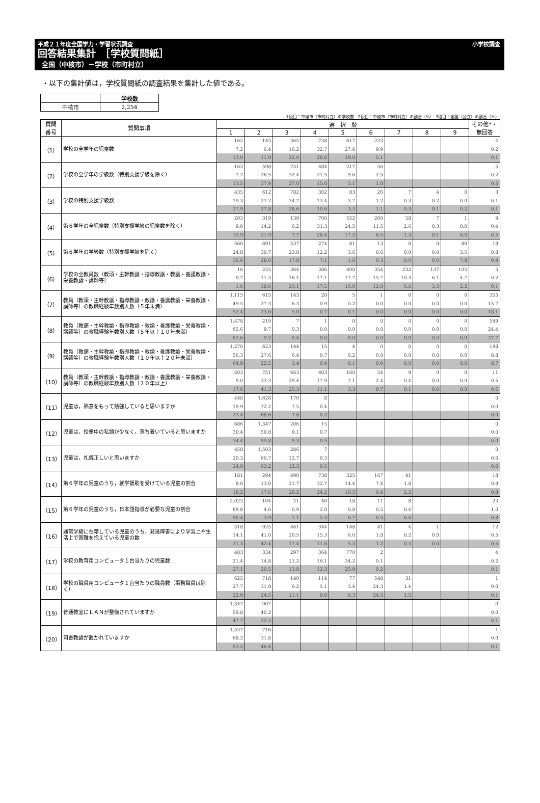平成２１年度全国学力・学習状況調査 小学校調査
回答結果集計　［学校質問紙］
全国（中核市）－学校（市町村立）
・以下の集計値は，学校質問紙の調査結果を集計した値である。
| | 学校数 |
| 中核市 | 2,254 |
1段目：中核市（市町村立）の学校数　2段目：中核市（市町村立）の割合（%）　3段目：全国（公立）の割合（%）
| 質問 番号 | 質問事項 | 選 択 肢 | | | | | | | | | その他*・ 無回答 |
| --- | --- | --- | --- | --- | --- | --- | --- | --- | --- | --- | --- |
| | | 1 | 2 | 3 | 4 | 5 | 6 | 7 | 8 | 9 | |
| （1） | 学校の全学年の児童数 | 162 | 145 | 365 | 738 | 617 | 223 | | | | 4 |
| | | 7.2 | 6.4 | 16.2 | 32.7 | 27.4 | 9.9 | | | | 0.2 |
| | | 13.0 | 11.9 | 22.0 | 28.8 | 19.0 | 5.1 | | | | 0.1 |
| （2） | 学校の全学年の学級数（特別支援学級を除く） | 163 | 598 | 731 | 484 | 217 | 56 | | | | 5 |
| | | 7.2 | 26.5 | 32.4 | 21.5 | 9.6 | 2.5 | | | | 0.2 |
| | | 13.5 | 37.9 | 27.0 | 15.0 | 5.1 | 1.0 | | | | 0.5 |
| （3） | 学校の特別支援学級数 | 435 | 612 | 782 | 302 | 83 | 26 | 7 | 4 | 0 | 3 |
| | | 19.3 | 27.2 | 34.7 | 13.4 | 3.7 | 1.2 | 0.3 | 0.2 | 0.0 | 0.1 |
| | | 27.9 | 27.8 | 28.6 | 10.6 | 3.3 | 1.1 | 0.3 | 0.1 | 0.2 | 0.1 |
| （4） | 第６学年の全児童数（特別支援学級の児童数を除く） | 203 | 319 | 139 | 706 | 552 | 260 | 58 | 7 | 1 | 9 |
| | | 9.0 | 14.2 | 6.2 | 31.3 | 24.5 | 11.5 | 2.6 | 0.3 | 0.0 | 0.4 |
| | | 15.9 | 21.9 | 7.7 | 28.4 | 17.5 | 6.5 | 1.3 | 0.1 | 0.0 | 0.5 |
| （5） | 第６学年の学級数（特別支援学級を除く） | 560 | 691 | 537 | 274 | 81 | 13 | 0 | 0 | 80 | 18 |
| | | 24.8 | 30.7 | 23.8 | 12.2 | 3.6 | 0.6 | 0.0 | 0.0 | 3.5 | 0.8 |
| | | 36.6 | 28.0 | 17.8 | 7.1 | 1.6 | 0.3 | 0.0 | 0.0 | 7.8 | 0.9 |
| （6） | 学校の全教員数（教頭・主幹教諭・指導教諭・教諭・養護教諭・栄養教諭・講師等） | 16 | 255 | 364 | 386 | 400 | 354 | 232 | 137 | 105 | 5 |
| | | 0.7 | 11.3 | 16.1 | 17.1 | 17.7 | 15.7 | 10.3 | 6.1 | 4.7 | 0.2 |
| | | 1.6 | 18.6 | 23.1 | 17.5 | 15.0 | 12.0 | 6.6 | 3.3 | 2.2 | 0.1 |
| （7） | 教員（教頭・主幹教諭・指導教諭・教諭・養護教諭・栄養教諭・講師等）の教職経験年数別人数（５年未満） | 1,115 | 615 | 143 | 20 | 5 | 1 | 0 | 0 | 0 | 355 |
| | | 49.5 | 27.3 | 6.3 | 0.9 | 0.2 | 0.0 | 0.0 | 0.0 | 0.0 | 15.7 |
| | | 52.4 | 23.6 | 5.0 | 0.7 | 0.1 | 0.0 | 0.0 | 0.0 | 0.0 | 18.1 |
| （8） | 教員（教頭・主幹教諭・指導教諭・教諭・養護教諭・栄養教諭・講師等）の教職経験年数別人数（５年以上１０年未満） | 1,478 | 219 | 7 | 1 | 0 | 0 | 0 | 0 | 0 | 549 |
| | | 65.6 | 9.7 | 0.3 | 0.0 | 0.0 | 0.0 | 0.0 | 0.0 | 0.0 | 24.4 |
| | | 62.6 | 9.2 | 0.4 | 0.0 | 0.0 | 0.0 | 0.0 | 0.0 | 0.0 | 27.7 |
| （9） | 教員（教頭・主幹教諭・指導教諭・教諭・養護教諭・栄養教諭・講師等）の教職経験年数別人数（１０年以上２０年未満） | 1,270 | 623 | 144 | 15 | 4 | 0 | 0 | 0 | 0 | 198 |
| | | 56.3 | 27.6 | 6.4 | 0.7 | 0.2 | 0.0 | 0.0 | 0.0 | 0.0 | 8.8 |
| | | 64.9 | 22.5 | 3.4 | 0.4 | 0.1 | 0.0 | 0.0 | 0.0 | 0.0 | 8.7 |
| （10） | 教員（教頭・主幹教諭・指導教諭・教諭・養護教諭・栄養教諭・講師等）の教職経験年数別人数（２０年以上） | 203 | 751 | 663 | 403 | 160 | 54 | 9 | 0 | 0 | 11 |
| | | 9.0 | 33.3 | 29.4 | 17.9 | 7.1 | 2.4 | 0.4 | 0.0 | 0.0 | 0.5 |
| | | 17.6 | 41.3 | 25.3 | 11.1 | 3.3 | 0.7 | 0.1 | 0.0 | 0.0 | 0.6 |
| （11） | 児童は，熱意をもって勉強していると思いますか | 448 | 1,628 | 170 | 8 | | | | | | 0 |
| | | 19.9 | 72.2 | 7.5 | 0.4 | | | | | | 0.0 |
| | | 23.4 | 68.6 | 7.8 | 0.2 | | | | | | 0.0 |
| （12） | 児童は，授業中の私語が少なく，落ち着いていると思いますか | 686 | 1,347 | 206 | 15 | | | | | | 0 |
| | | 30.4 | 59.8 | 9.1 | 0.7 | | | | | | 0.0 |
| | | 34.4 | 55.8 | 9.3 | 0.5 | | | | | | 0.0 |
| （13） | 児童は，礼儀正しいと思いますか | 458 | 1,503 | 286 | 7 | | | | | | 0 |
| | | 20.3 | 66.7 | 12.7 | 0.3 | | | | | | 0.0 |
| | | 24.0 | 63.2 | 12.3 | 0.5 | | | | | | 0.0 |
| （14） | 第６学年の児童のうち，就学援助を受けている児童の割合 | 181 | 294 | 490 | 738 | 325 | 167 | 41 | | | 18 |
| | | 8.0 | 13.0 | 21.7 | 32.7 | 14.4 | 7.4 | 1.8 | | | 0.8 |
| | | 18.2 | 17.6 | 20.2 | 24.2 | 10.5 | 6.4 | 2.2 | | | 0.8 |
| （15） | 第６学年の児童のうち，日本語指導が必要な児童の割合 | 2,023 | 104 | 21 | 46 | 18 | 11 | 8 | | | 23 |
| | | 89.8 | 4.6 | 0.9 | 2.0 | 0.8 | 0.5 | 0.4 | | | 1.0 |
| | | 90.4 | 3.9 | 1.1 | 2.3 | 0.7 | 0.5 | 0.4 | | | 0.8 |
| （16） | 通常学級に在籍している児童のうち，発達障害により学習上や生活上で困難を抱えている児童の数 | 318 | 925 | 461 | 344 | 148 | 41 | 4 | 1 | | 12 |
| | | 14.1 | 41.0 | 20.5 | 15.3 | 6.6 | 1.8 | 0.2 | 0.0 | | 0.5 |
| | | 21.3 | 42.4 | 17.4 | 11.6 | 5.3 | 1.2 | 0.3 | 0.0 | | 0.5 |
| （17） | 学校の教育用コンピュータ１台当たりの児童数 | 483 | 334 | 297 | 364 | 770 | 2 | | | | 4 |
| | | 21.4 | 14.8 | 13.2 | 16.1 | 34.2 | 0.1 | | | | 0.2 |
| | | 27.1 | 20.5 | 13.8 | 12.3 | 25.9 | 0.2 | | | | 0.1 |
| （18） | 学校の職員用コンピュータ１台当たりの職員数（事務職員は除く） | 625 | 718 | 140 | 114 | 77 | 548 | 31 | | | 1 |
| | | 27.7 | 31.9 | 6.2 | 5.1 | 3.4 | 24.3 | 1.4 | | | 0.0 |
| | | 22.9 | 24.5 | 11.1 | 9.0 | 6.3 | 24.5 | 1.5 | | | 0.1 |
| （19） | 普通教室にＬＡＮが整備されていますか | 1,347 | 907 | | | | | | | | 0 |
| | | 59.8 | 40.2 | | | | | | | | 0.0 |
| | | 47.7 | 52.2 | | | | | | | | 0.1 |
| （20） | 司書教諭が置かれていますか | 1,537 | 716 | | | | | | | | 1 |
| | | 68.2 | 31.8 | | | | | | | | 0.0 |
| | | 53.5 | 46.4 | | | | | | | | 0.1 |